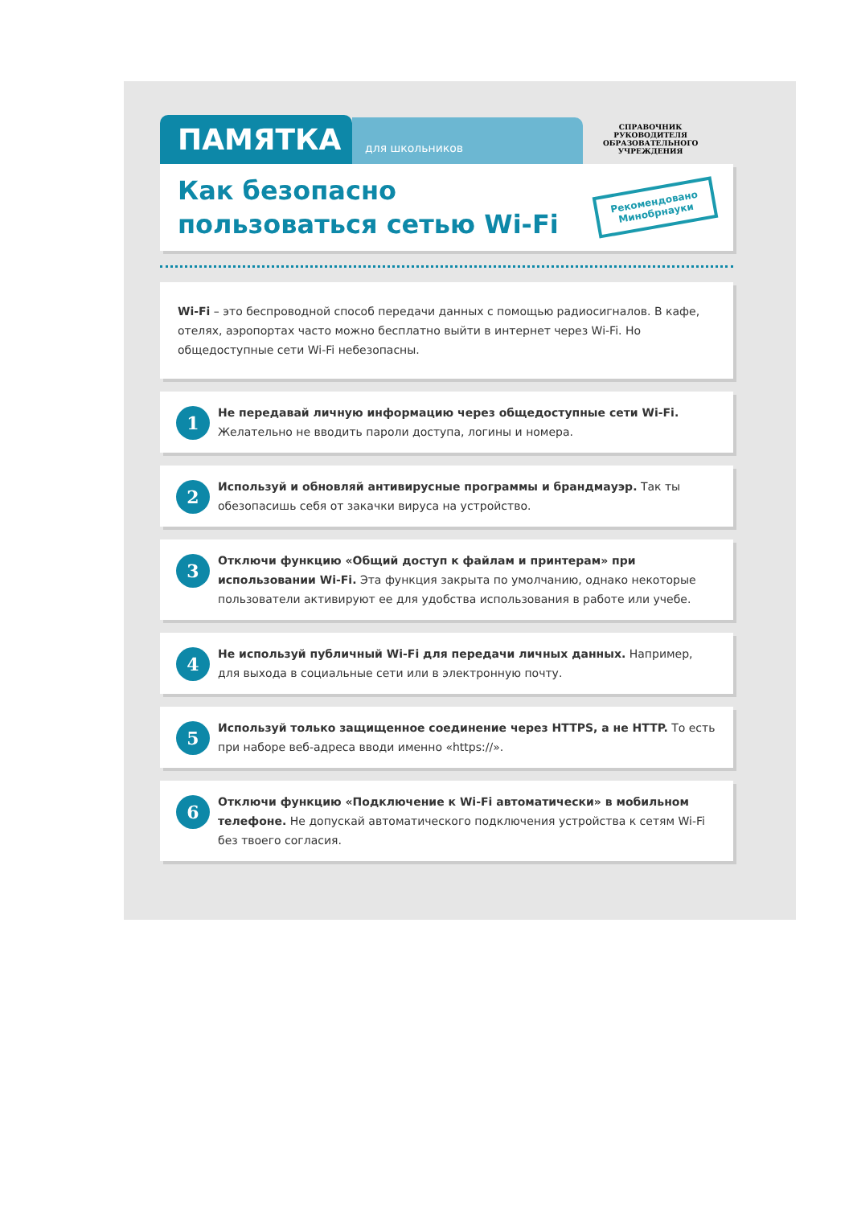ПАМЯТКА
для школьников
СПРАВОЧНИК
РУКОВОДИТЕЛЯ
ОБРАЗОВАТЕЛЬНОГО
УЧРЕЖДЕНИЯ
Как безопасно
пользоваться сетью Wi-Fi
Рекомендовано
Минобрнауки
Wi-Fi – это беспроводной способ передачи данных с помощью радиосигналов. В кафе, отелях, аэропортах часто можно бесплатно выйти в интернет через Wi-Fi. Но общедоступные сети Wi-Fi небезопасны.
1
Не передавай личную информацию через общедоступные сети Wi-Fi. Желательно не вводить пароли доступа, логины и номера.
2
Используй и обновляй антивирусные программы и брандмауэр. Так ты обезопасишь себя от закачки вируса на устройство.
3
Отключи функцию «Общий доступ к файлам и принтерам» при использовании Wi-Fi. Эта функция закрыта по умолчанию, однако некоторые пользователи активируют ее для удобства использования в работе или учебе.
4
Не используй публичный Wi-Fi для передачи личных данных. Например, для выхода в социальные сети или в электронную почту.
5
Используй только защищенное соединение через HTTPS, а не HTTP. То есть при наборе веб-адреса вводи именно «https://».
6
Отключи функцию «Подключение к Wi-Fi автоматически» в мобильном телефоне. Не допускай автоматического подключения устройства к сетям Wi-Fi без твоего согласия.